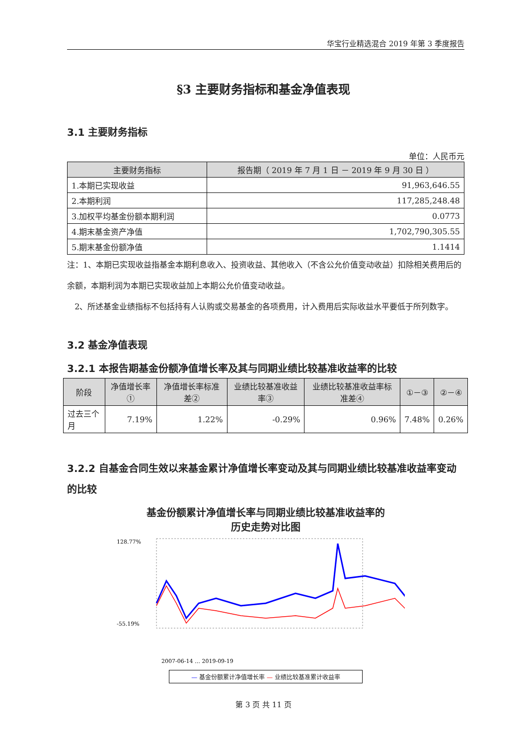华宝行业精选混合 2019 年第 3 季度报告
§3 主要财务指标和基金净值表现
3.1 主要财务指标
单位：人民币元
| 主要财务指标 | 报告期（ 2019 年 7 月 1 日 － 2019 年 9 月 30 日 ） |
| --- | --- |
| 1.本期已实现收益 | 91,963,646.55 |
| 2.本期利润 | 117,285,248.48 |
| 3.加权平均基金份额本期利润 | 0.0773 |
| 4.期末基金资产净值 | 1,702,790,305.55 |
| 5.期末基金份额净值 | 1.1414 |
注：1、本期已实现收益指基金本期利息收入、投资收益、其他收入（不含公允价值变动收益）扣除相关费用后的余额，本期利润为本期已实现收益加上本期公允价值变动收益。
2、所述基金业绩指标不包括持有人认购或交易基金的各项费用，计入费用后实际收益水平要低于所列数字。
3.2 基金净值表现
3.2.1 本报告期基金份额净值增长率及其与同期业绩比较基准收益率的比较
| 阶段 | 净值增长率① | 净值增长率标准差② | 业绩比较基准收益率③ | 业绩比较基准收益率标准差④ | ①－③ | ②－④ |
| --- | --- | --- | --- | --- | --- | --- |
| 过去三个月 | 7.19% | 1.22% | -0.29% | 0.96% | 7.48% | 0.26% |
3.2.2 自基金合同生效以来基金累计净值增长率变动及其与同期业绩比较基准收益率变动的比较
基金份额累计净值增长率与同期业绩比较基准收益率的
历史走势对比图
128.77%
-55.19%
2007-06-14 … 2019-09-19
— 基金份额累计净值增长率 — 业绩比较基准累计收益率
第 3 页 共 11 页